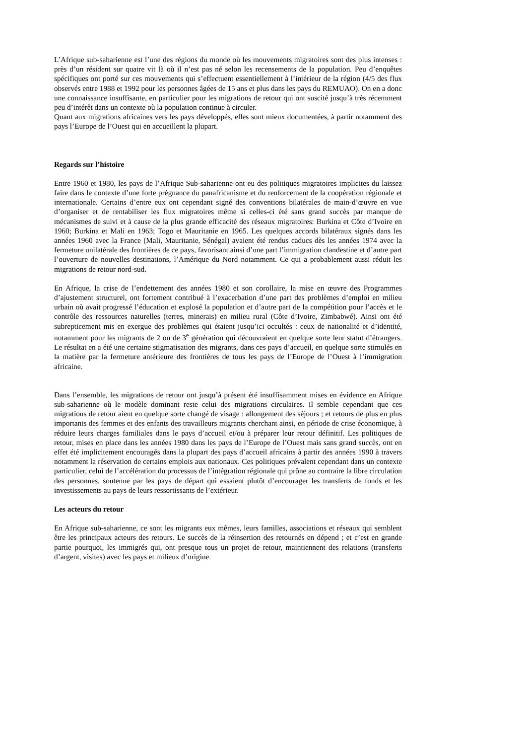L’Afrique sub-saharienne est l’une des régions du monde où les mouvements migratoires sont des plus intenses : près d’un résident sur quatre vit là où il n’est pas né selon les recensements de la population. Peu d’enquêtes spécifiques ont porté sur ces mouvements qui s’effectuent essentiellement à l’intérieur de la région (4/5 des flux observés entre 1988 et 1992 pour les personnes âgées de 15 ans et plus dans les pays du REMUAO). On en a donc une connaissance insuffisante, en particulier pour les migrations de retour qui ont suscité jusqu’à très récemment peu d’intérêt dans un contexte où la population continue à circuler.
Quant aux migrations africaines vers les pays développés, elles sont mieux documentées, à partir notamment des pays l’Europe de l’Ouest qui en accueillent la plupart.
Regards sur l’histoire
Entre 1960 et 1980, les pays de l’Afrique Sub-saharienne ont eu des politiques migratoires implicites du laissez faire dans le contexte d’une forte prègnance du panafricanisme et du renforcement de la coopération régionale et internationale. Certains d’entre eux ont cependant signé des conventions bilatérales de main-d’œuvre en vue d’organiser et de rentabiliser les flux migratoires même si celles-ci été sans grand succès par manque de mécanismes de suivi et à cause de la plus grande efficacité des réseaux migratoires: Burkina et Côte d’Ivoire en 1960; Burkina et Mali en 1963; Togo et Mauritanie en 1965. Les quelques accords bilatéraux signés dans les années 1960 avec la France (Mali, Mauritanie, Sénégal) avaient été rendus caducs dès les années 1974 avec la fermeture unilatérale des frontières de ce pays, favorisant ainsi d’une part l’immigration clandestine et d’autre part l’ouverture de nouvelles destinations, l’Amérique du Nord notamment. Ce qui a probablement aussi réduit les migrations de retour nord-sud.
En Afrique, la crise de l’endettement des années 1980 et son corollaire, la mise en œuvre des Programmes d’ajustement structurel, ont fortement contribué à l’exacerbation d’une part des problèmes d’emploi en milieu urbain où avait progressé l’éducation et explosé la population et d’autre part de la compétition pour l’accès et le contrôle des ressources naturelles (terres, minerais) en milieu rural (Côte d’Ivoire, Zimbabwé). Ainsi ont été subrepticement mis en exergue des problèmes qui étaient jusqu’ici occultés : ceux de nationalité et d’identité, notamment pour les migrants de 2 ou de 3<sup>e</sup> génération qui découvraient en quelque sorte leur statut d’étrangers. Le résultat en a été une certaine stigmatisation des migrants, dans ces pays d’accueil, en quelque sorte stimulés en la matière par la fermeture antérieure des frontières de tous les pays de l’Europe de l’Ouest à l’immigration africaine.
Dans l’ensemble, les migrations de retour ont jusqu’à présent été insuffisamment mises en évidence en Afrique sub-saharienne où le modèle dominant reste celui des migrations circulaires. Il semble cependant que ces migrations de retour aient en quelque sorte changé de visage : allongement des séjours ; et retours de plus en plus importants des femmes et des enfants des travailleurs migrants cherchant ainsi, en période de crise économique, à réduire leurs charges familiales dans le pays d’accueil et/ou à préparer leur retour définitif. Les politiques de retour, mises en place dans les années 1980 dans les pays de l’Europe de l’Ouest mais sans grand succès, ont en effet été implicitement encouragés dans la plupart des pays d’accueil africains à partir des années 1990 à travers notamment la réservation de certains emplois aux nationaux. Ces politiques prévalent cependant dans un contexte particulier, celui de l’accélération du processus de l’intégration régionale qui prône au contraire la libre circulation des personnes, soutenue par les pays de départ qui essaient plutôt d’encourager les transferts de fonds et les investissements au pays de leurs ressortissants de l’extérieur.
Les acteurs du retour
En Afrique sub-saharienne, ce sont les migrants eux mêmes, leurs familles, associations et réseaux qui semblent être les principaux acteurs des retours. Le succès de la réinsertion des retournés en dépend ; et c’est en grande partie pourquoi, les immigrés qui, ont presque tous un projet de retour, maintiennent des relations (transferts d’argent, visites) avec les pays et milieux d’origine.